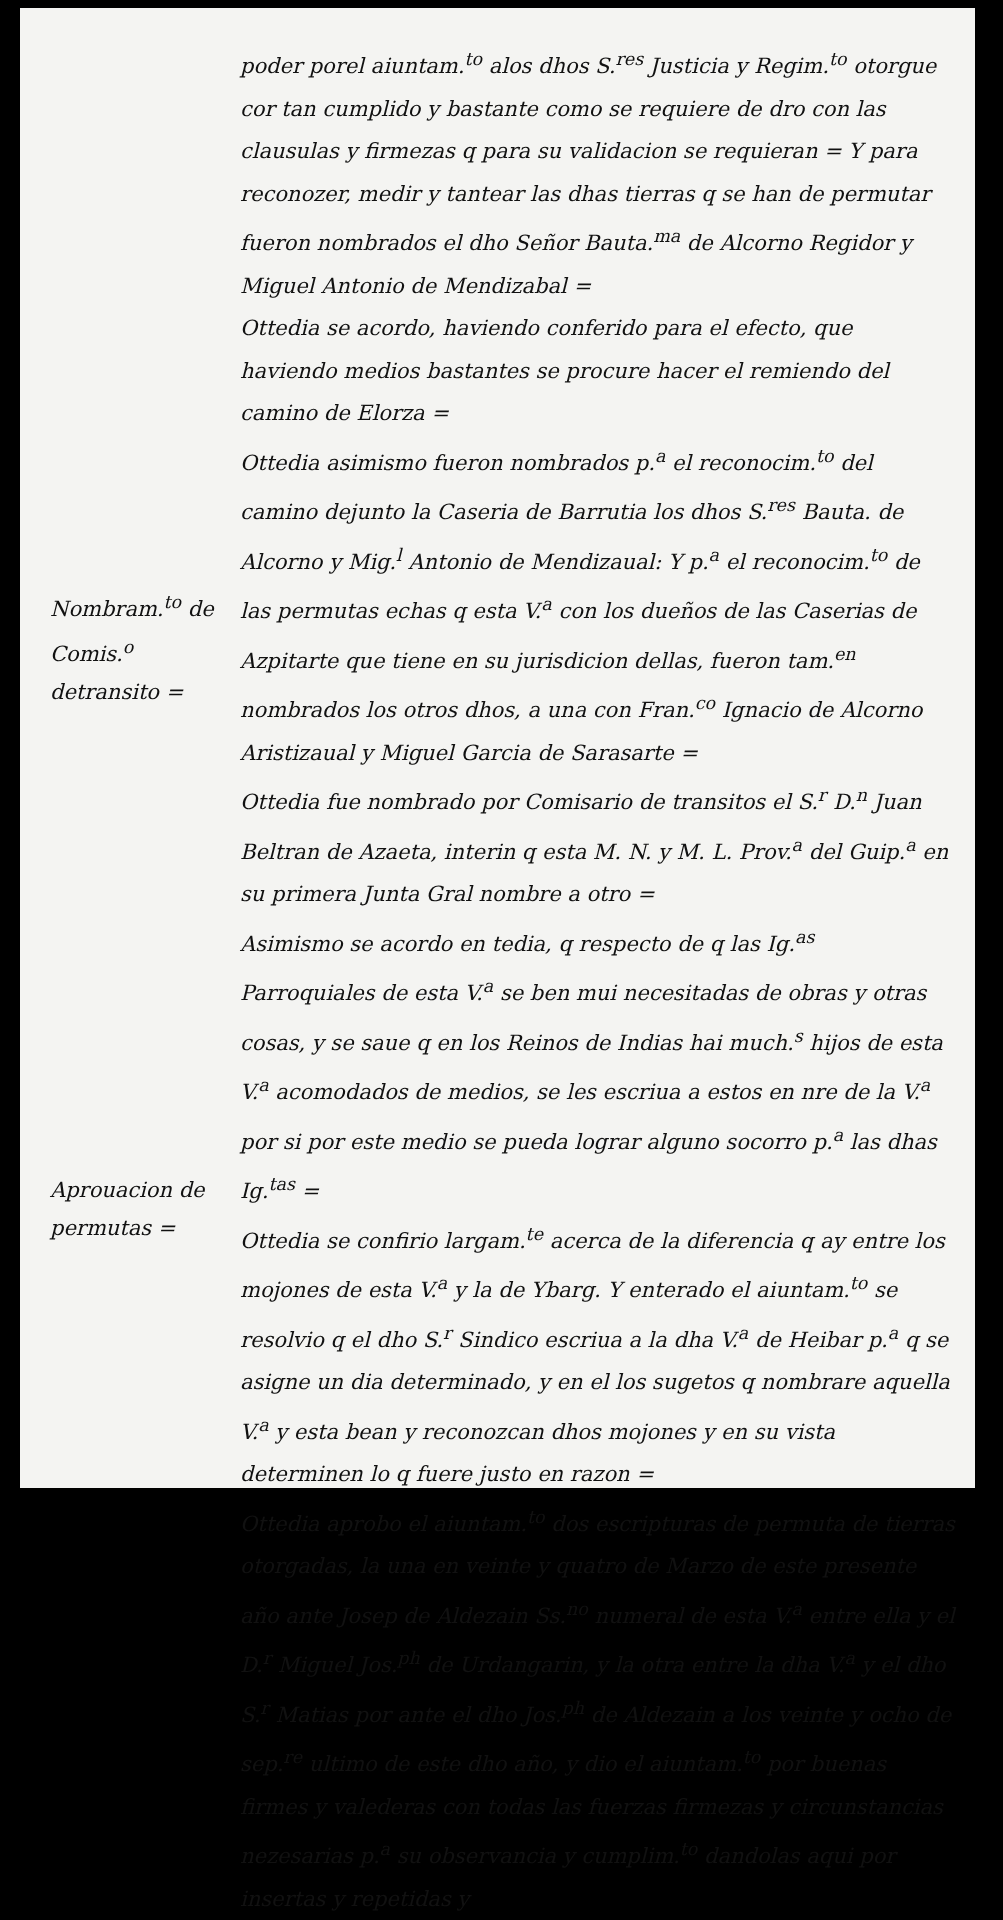Nombram.<sup>to</sup> de Comis.<sup>o</sup> detransito =
Aprouacion de permutas =
poder porel aiuntam.<sup>to</sup> alos dhos S.<sup>res</sup> Justicia y Regim.<sup>to</sup> otorgue cor tan cumplido y bastante como se requiere de dro con las clausulas y firmezas q para su validacion se requieran = Y para reconozer, medir y tantear las dhas tierras q se han de permutar fueron nombrados el dho Señor Bauta.<sup>ma</sup> de Alcorno Regidor y Miguel Antonio de Mendizabal =
Ottedia se acordo, haviendo conferido para el efecto, que haviendo medios bastantes se procure hacer el remiendo del camino de Elorza =
Ottedia asimismo fueron nombrados p.<sup>a</sup> el reconocim.<sup>to</sup> del camino dejunto la Caseria de Barrutia los dhos S.<sup>res</sup> Bauta. de Alcorno y Mig.<sup>l</sup> Antonio de Mendizaual: Y p.<sup>a</sup> el reconocim.<sup>to</sup> de las permutas echas q esta V.<sup>a</sup> con los dueños de las Caserias de Azpitarte que tiene en su jurisdicion dellas, fueron tam.<sup>en</sup> nombrados los otros dhos, a una con Fran.<sup>co</sup> Ignacio de Alcorno Aristizaual y Miguel Garcia de Sarasarte =
Ottedia fue nombrado por Comisario de transitos el S.<sup>r</sup> D.<sup>n</sup> Juan Beltran de Azaeta, interin q esta M. N. y M. L. Prov.<sup>a</sup> del Guip.<sup>a</sup> en su primera Junta Gral nombre a otro =
Asimismo se acordo en tedia, q respecto de q las Ig.<sup>as</sup> Parroquiales de esta V.<sup>a</sup> se ben mui necesitadas de obras y otras cosas, y se saue q en los Reinos de Indias hai much.<sup>s</sup> hijos de esta V.<sup>a</sup> acomodados de medios, se les escriua a estos en nre de la V.<sup>a</sup> por si por este medio se pueda lograr alguno socorro p.<sup>a</sup> las dhas Ig.<sup>tas</sup> =
Ottedia se confirio largam.<sup>te</sup> acerca de la diferencia q ay entre los mojones de esta V.<sup>a</sup> y la de Ybarg. Y enterado el aiuntam.<sup>to</sup> se resolvio q el dho S.<sup>r</sup> Sindico escriua a la dha V.<sup>a</sup> de Heibar p.<sup>a</sup> q se asigne un dia determinado, y en el los sugetos q nombrare aquella V.<sup>a</sup> y esta bean y reconozcan dhos mojones y en su vista determinen lo q fuere justo en razon =
Ottedia aprobo el aiuntam.<sup>to</sup> dos escripturas de permuta de tierras otorgadas, la una en veinte y quatro de Marzo de este presente año ante Josep de Aldezain Ss.<sup>no</sup> numeral de esta V.<sup>a</sup> entre ella y el D.<sup>r</sup> Miguel Jos.<sup>ph</sup> de Urdangarin, y la otra entre la dha V.<sup>a</sup> y el dho S.<sup>r</sup> Matias por ante el dho Jos.<sup>ph</sup> de Aldezain a los veinte y ocho de sep.<sup>re</sup> ultimo de este dho año, y dio el aiuntam.<sup>to</sup> por buenas firmes y valederas con todas las fuerzas firmezas y circunstancias nezesarias p.<sup>a</sup> su observancia y cumplim.<sup>to</sup> dandolas aqui por insertas y repetidas y